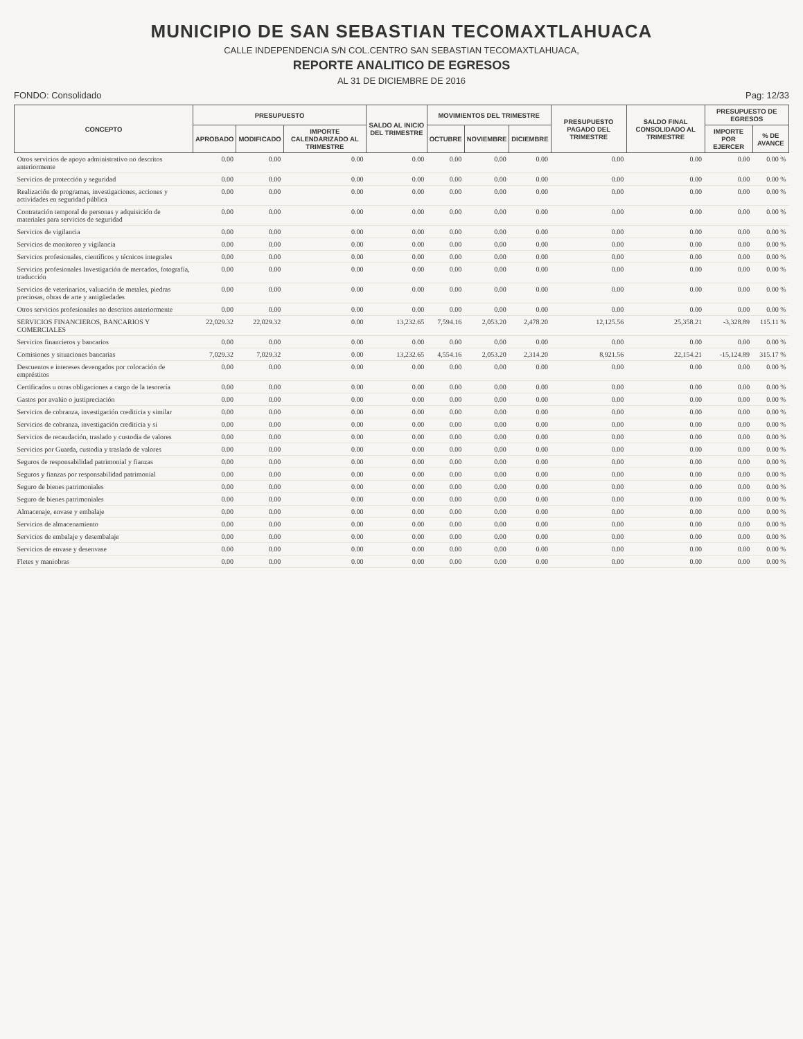MUNICIPIO DE SAN SEBASTIAN TECOMAXTLAHUACA
CALLE INDEPENDENCIA S/N COL.CENTRO SAN SEBASTIAN TECOMAXTLAHUACA,
REPORTE ANALITICO DE EGRESOS
AL 31 DE DICIEMBRE DE 2016
FONDO: Consolidado Pag: 12/33
| CONCEPTO | PRESUPUESTO | | | SALDO AL INICIO DEL TRIMESTRE | MOVIMIENTOS DEL TRIMESTRE | | | PRESUPUESTO PAGADO DEL TRIMESTRE | SALDO FINAL CONSOLIDADO AL TRIMESTRE | PRESUPUESTO DE EGRESOS | |
| --- | --- | --- | --- | --- | --- | --- | --- | --- | --- | --- | --- |
| | APROBADO | MODIFICADO | IMPORTE CALENDARIZADO AL TRIMESTRE | | OCTUBRE | NOVIEMBRE | DICIEMBRE | | | IMPORTE POR EJERCER | % DE AVANCE |
| Otros servicios de apoyo administrativo no descritos anteriormente | 0.00 | 0.00 | 0.00 | 0.00 | 0.00 | 0.00 | 0.00 | 0.00 | 0.00 | 0.00 | 0.00 % |
| Servicios de protección y seguridad | 0.00 | 0.00 | 0.00 | 0.00 | 0.00 | 0.00 | 0.00 | 0.00 | 0.00 | 0.00 | 0.00 % |
| Realización de programas, investigaciones, acciones y actividades en seguridad pública | 0.00 | 0.00 | 0.00 | 0.00 | 0.00 | 0.00 | 0.00 | 0.00 | 0.00 | 0.00 | 0.00 % |
| Contratación temporal de personas y adquisición de materiales para servicios de seguridad | 0.00 | 0.00 | 0.00 | 0.00 | 0.00 | 0.00 | 0.00 | 0.00 | 0.00 | 0.00 | 0.00 % |
| Servicios de vigilancia | 0.00 | 0.00 | 0.00 | 0.00 | 0.00 | 0.00 | 0.00 | 0.00 | 0.00 | 0.00 | 0.00 % |
| Servicios de monitoreo y vigilancia | 0.00 | 0.00 | 0.00 | 0.00 | 0.00 | 0.00 | 0.00 | 0.00 | 0.00 | 0.00 | 0.00 % |
| Servicios profesionales, científicos y técnicos integrales | 0.00 | 0.00 | 0.00 | 0.00 | 0.00 | 0.00 | 0.00 | 0.00 | 0.00 | 0.00 | 0.00 % |
| Servicios profesionales Investigación de mercados, fotografía, traducción | 0.00 | 0.00 | 0.00 | 0.00 | 0.00 | 0.00 | 0.00 | 0.00 | 0.00 | 0.00 | 0.00 % |
| Servicios de veterinarios, valuación de metales, piedras preciosas, obras de arte y antigüedades | 0.00 | 0.00 | 0.00 | 0.00 | 0.00 | 0.00 | 0.00 | 0.00 | 0.00 | 0.00 | 0.00 % |
| Otros servicios profesionales no descritos anteriormente | 0.00 | 0.00 | 0.00 | 0.00 | 0.00 | 0.00 | 0.00 | 0.00 | 0.00 | 0.00 | 0.00 % |
| SERVICIOS FINANCIEROS, BANCARIOS Y COMERCIALES | 22,029.32 | 22,029.32 | 0.00 | 13,232.65 | 7,594.16 | 2,053.20 | 2,478.20 | 12,125.56 | 25,358.21 | -3,328.89 | 115.11 % |
| Servicios financieros y bancarios | 0.00 | 0.00 | 0.00 | 0.00 | 0.00 | 0.00 | 0.00 | 0.00 | 0.00 | 0.00 | 0.00 % |
| Comisiones y situaciones bancarias | 7,029.32 | 7,029.32 | 0.00 | 13,232.65 | 4,554.16 | 2,053.20 | 2,314.20 | 8,921.56 | 22,154.21 | -15,124.89 | 315.17 % |
| Descuentos e intereses devengados por colocación de empréstitos | 0.00 | 0.00 | 0.00 | 0.00 | 0.00 | 0.00 | 0.00 | 0.00 | 0.00 | 0.00 | 0.00 % |
| Certificados u otras obligaciones a cargo de la tesorería | 0.00 | 0.00 | 0.00 | 0.00 | 0.00 | 0.00 | 0.00 | 0.00 | 0.00 | 0.00 | 0.00 % |
| Gastos por avalúo o justipreciación | 0.00 | 0.00 | 0.00 | 0.00 | 0.00 | 0.00 | 0.00 | 0.00 | 0.00 | 0.00 | 0.00 % |
| Servicios de cobranza, investigación crediticia y similar | 0.00 | 0.00 | 0.00 | 0.00 | 0.00 | 0.00 | 0.00 | 0.00 | 0.00 | 0.00 | 0.00 % |
| Servicios de cobranza, investigación crediticia y si | 0.00 | 0.00 | 0.00 | 0.00 | 0.00 | 0.00 | 0.00 | 0.00 | 0.00 | 0.00 | 0.00 % |
| Servicios de recaudación, traslado y custodia de valores | 0.00 | 0.00 | 0.00 | 0.00 | 0.00 | 0.00 | 0.00 | 0.00 | 0.00 | 0.00 | 0.00 % |
| Servicios por Guarda, custodia y traslado de valores | 0.00 | 0.00 | 0.00 | 0.00 | 0.00 | 0.00 | 0.00 | 0.00 | 0.00 | 0.00 | 0.00 % |
| Seguros de responsabilidad patrimonial y fianzas | 0.00 | 0.00 | 0.00 | 0.00 | 0.00 | 0.00 | 0.00 | 0.00 | 0.00 | 0.00 | 0.00 % |
| Seguros y fianzas por responsabilidad patrimonial | 0.00 | 0.00 | 0.00 | 0.00 | 0.00 | 0.00 | 0.00 | 0.00 | 0.00 | 0.00 | 0.00 % |
| Seguro de bienes patrimoniales | 0.00 | 0.00 | 0.00 | 0.00 | 0.00 | 0.00 | 0.00 | 0.00 | 0.00 | 0.00 | 0.00 % |
| Seguro de bienes patrimoniales | 0.00 | 0.00 | 0.00 | 0.00 | 0.00 | 0.00 | 0.00 | 0.00 | 0.00 | 0.00 | 0.00 % |
| Almacenaje, envase y embalaje | 0.00 | 0.00 | 0.00 | 0.00 | 0.00 | 0.00 | 0.00 | 0.00 | 0.00 | 0.00 | 0.00 % |
| Servicios de almacenamiento | 0.00 | 0.00 | 0.00 | 0.00 | 0.00 | 0.00 | 0.00 | 0.00 | 0.00 | 0.00 | 0.00 % |
| Servicios de embalaje y desembalaje | 0.00 | 0.00 | 0.00 | 0.00 | 0.00 | 0.00 | 0.00 | 0.00 | 0.00 | 0.00 | 0.00 % |
| Servicios de envase y desenvase | 0.00 | 0.00 | 0.00 | 0.00 | 0.00 | 0.00 | 0.00 | 0.00 | 0.00 | 0.00 | 0.00 % |
| Fletes y maniobras | 0.00 | 0.00 | 0.00 | 0.00 | 0.00 | 0.00 | 0.00 | 0.00 | 0.00 | 0.00 | 0.00 % |